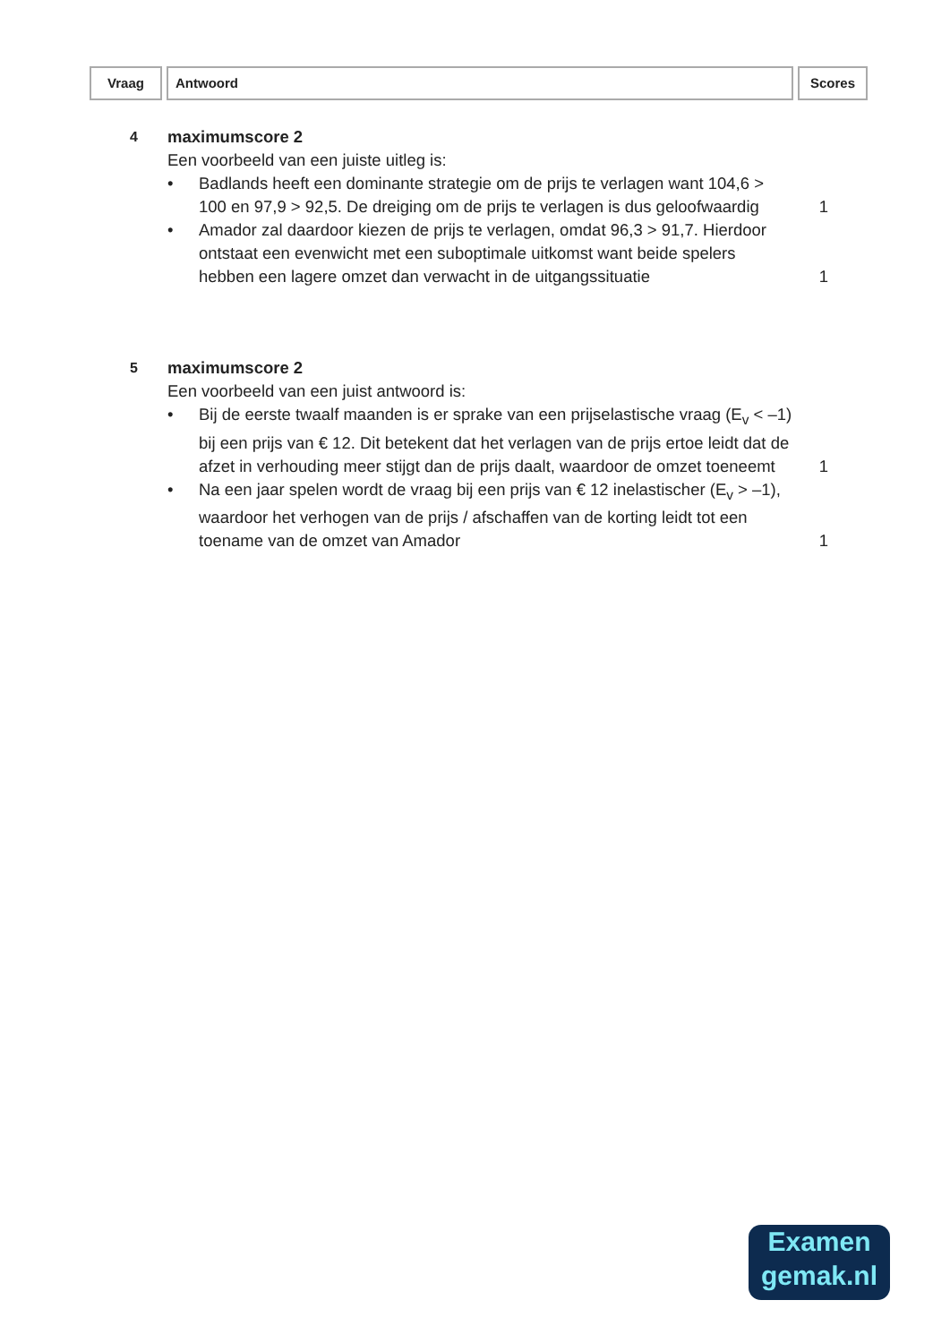Vraag Antwoord Scores
4
maximumscore 2
Een voorbeeld van een juiste uitleg is:
• Badlands heeft een dominante strategie om de prijs te verlagen want 104,6 > 100 en 97,9 > 92,5. De dreiging om de prijs te verlagen is dus geloofwaardig
1
• Amador zal daardoor kiezen de prijs te verlagen, omdat 96,3 > 91,7. Hierdoor ontstaat een evenwicht met een suboptimale uitkomst want beide spelers hebben een lagere omzet dan verwacht in de uitgangssituatie
1
5
maximumscore 2
Een voorbeeld van een juist antwoord is:
• Bij de eerste twaalf maanden is er sprake van een prijselastische vraag (E<sub>v</sub> < –1) bij een prijs van € 12. Dit betekent dat het verlagen van de prijs ertoe leidt dat de afzet in verhouding meer stijgt dan de prijs daalt, waardoor de omzet toeneemt
1
• Na een jaar spelen wordt de vraag bij een prijs van € 12 inelastischer (E<sub>v</sub> > –1), waardoor het verhogen van de prijs / afschaffen van de korting leidt tot een toename van de omzet van Amador
1
Examen
gemak.nl